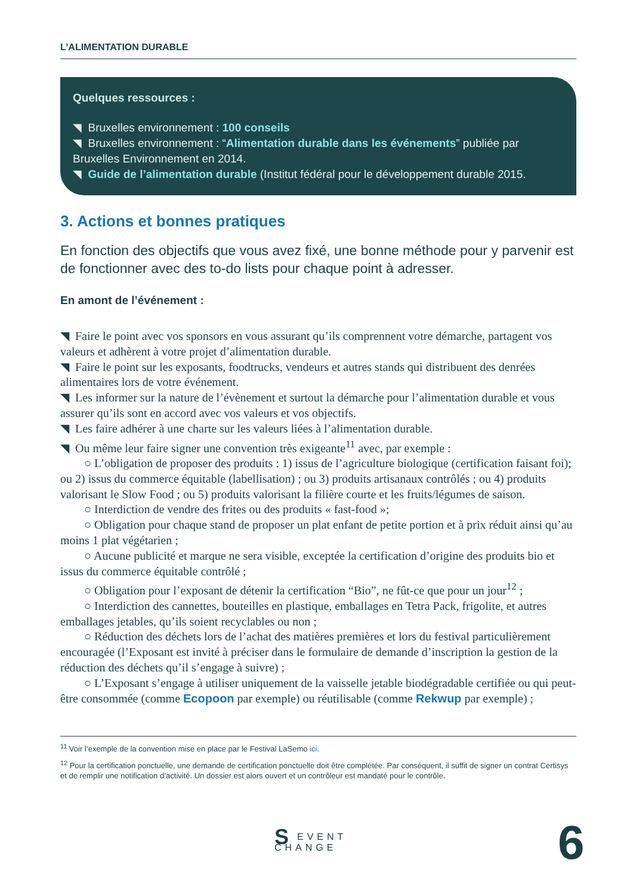L’ALIMENTATION DURABLE
Quelques ressources :
◥ Bruxelles environnement : 100 conseils
◥ Bruxelles environnement : “Alimentation durable dans les événements” publiée par Bruxelles Environnement en 2014.
◥ Guide de l’alimentation durable (Institut fédéral pour le développement durable 2015.
3. Actions et bonnes pratiques
En fonction des objectifs que vous avez fixé, une bonne méthode pour y parvenir est de fonctionner avec des to-do lists pour chaque point à adresser.
En amont de l’événement :
◥ Faire le point avec vos sponsors en vous assurant qu’ils comprennent votre démarche, partagent vos valeurs et adhèrent à votre projet d’alimentation durable.
◥ Faire le point sur les exposants, foodtrucks, vendeurs et autres stands qui distribuent des denrées alimentaires lors de votre événement.
◥ Les informer sur la nature de l’évènement et surtout la démarche pour l’alimentation durable et vous assurer qu’ils sont en accord avec vos valeurs et vos objectifs.
◥ Les faire adhérer à une charte sur les valeurs liées à l’alimentation durable.
◥ Ou même leur faire signer une convention très exigeante<sup>11</sup> avec, par exemple :
○ L’obligation de proposer des produits : 1) issus de l’agriculture biologique (certification faisant foi); ou 2) issus du commerce équitable (labellisation) ; ou 3) produits artisanaux contrôlés ; ou 4) produits valorisant le Slow Food ; ou 5) produits valorisant la filière courte et les fruits/légumes de saison.
○ Interdiction de vendre des frites ou des produits « fast-food »;
○ Obligation pour chaque stand de proposer un plat enfant de petite portion et à prix réduit ainsi qu’au moins 1 plat végétarien ;
○ Aucune publicité et marque ne sera visible, exceptée la certification d’origine des produits bio et issus du commerce équitable contrôlé ;
○ Obligation pour l’exposant de détenir la certification “Bio”, ne fût-ce que pour un jour<sup>12</sup> ;
○ Interdiction des cannettes, bouteilles en plastique, emballages en Tetra Pack, frigolite, et autres emballages jetables, qu’ils soient recyclables ou non ;
○ Réduction des déchets lors de l’achat des matières premières et lors du festival particulièrement encouragée (l’Exposant est invité à préciser dans le formulaire de demande d’inscription la gestion de la réduction des déchets qu’il s’engage à suivre) ;
○ L’Exposant s’engage à utiliser uniquement de la vaisselle jetable biodégradable certifiée ou qui peut-être consommée (comme Ecopoon par exemple) ou réutilisable (comme Rekwup par exemple) ;
<sup>11</sup> Voir l’exemple de la convention mise en place par le Festival LaSemo ici.
<sup>12</sup> Pour la certification ponctuelle, une demande de certification ponctuelle doit être complétée. Par conséquent, il suffit de signer un contrat Certisys et de remplir une notification d’activité. Un dossier est alors ouvert et un contrôleur est mandaté pour le contrôle.
SEVENT
CHANGE
6